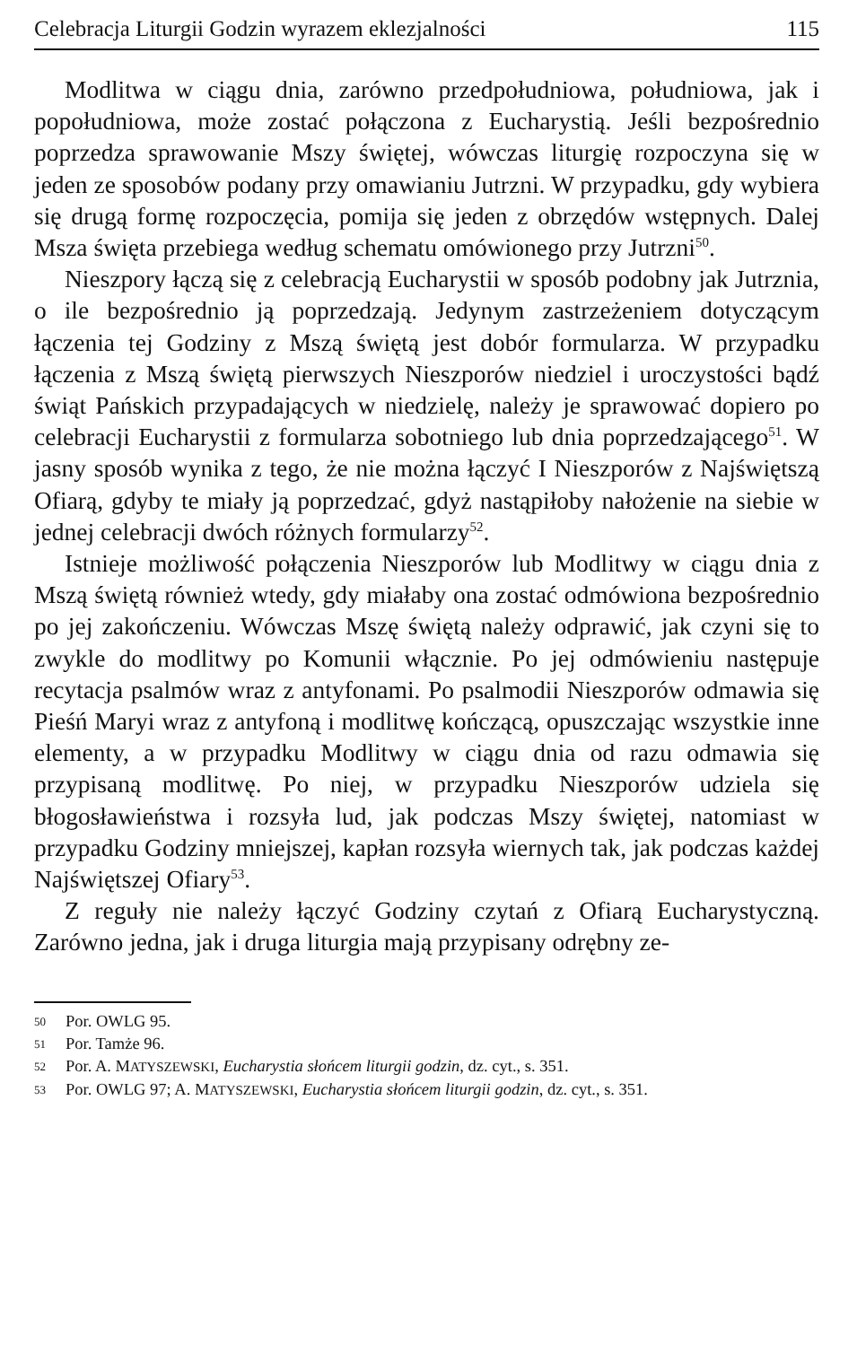Celebracja Liturgii Godzin wyrazem eklezjalności 115
Modlitwa w ciągu dnia, zarówno przedpołudniowa, południowa, jak i popołudniowa, może zostać połączona z Eucharystią. Jeśli bezpośrednio poprzedza sprawowanie Mszy świętej, wówczas liturgię rozpoczyna się w jeden ze sposobów podany przy omawianiu Jutrzni. W przypadku, gdy wybiera się drugą formę rozpoczęcia, pomija się jeden z obrzędów wstępnych. Dalej Msza święta przebiega według schematu omówionego przy Jutrzni<sup>50</sup>.
Nieszpory łączą się z celebracją Eucharystii w sposób podobny jak Jutrznia, o ile bezpośrednio ją poprzedzają. Jedynym zastrzeżeniem dotyczącym łączenia tej Godziny z Mszą świętą jest dobór formularza. W przypadku łączenia z Mszą świętą pierwszych Nieszporów niedziel i uroczystości bądź świąt Pańskich przypadających w niedzielę, należy je sprawować dopiero po celebracji Eucharystii z formularza sobotniego lub dnia poprzedzającego<sup>51</sup>. W jasny sposób wynika z tego, że nie można łączyć I Nieszporów z Najświętszą Ofiarą, gdyby te miały ją poprzedzać, gdyż nastąpiłoby nałożenie na siebie w jednej celebracji dwóch różnych formularzy<sup>52</sup>.
Istnieje możliwość połączenia Nieszporów lub Modlitwy w ciągu dnia z Mszą świętą również wtedy, gdy miałaby ona zostać odmówiona bezpośrednio po jej zakończeniu. Wówczas Mszę świętą należy odprawić, jak czyni się to zwykle do modlitwy po Komunii włącznie. Po jej odmówieniu następuje recytacja psalmów wraz z antyfonami. Po psalmodii Nieszporów odmawia się Pieśń Maryi wraz z antyfoną i modlitwę kończącą, opuszczając wszystkie inne elementy, a w przypadku Modlitwy w ciągu dnia od razu odmawia się przypisaną modlitwę. Po niej, w przypadku Nieszporów udziela się błogosławieństwa i rozsyła lud, jak podczas Mszy świętej, natomiast w przypadku Godziny mniejszej, kapłan rozsyła wiernych tak, jak podczas każdej Najświętszej Ofiary<sup>53</sup>.
Z reguły nie należy łączyć Godziny czytań z Ofiarą Eucharystyczną. Zarówno jedna, jak i druga liturgia mają przypisany odrębny ze-
50 Por. OWLG 95.
51 Por. Tamże 96.
52 Por. A. MATYSZEWSKI, Eucharystia słońcem liturgii godzin, dz. cyt., s. 351.
53 Por. OWLG 97; A. MATYSZEWSKI, Eucharystia słońcem liturgii godzin, dz. cyt., s. 351.